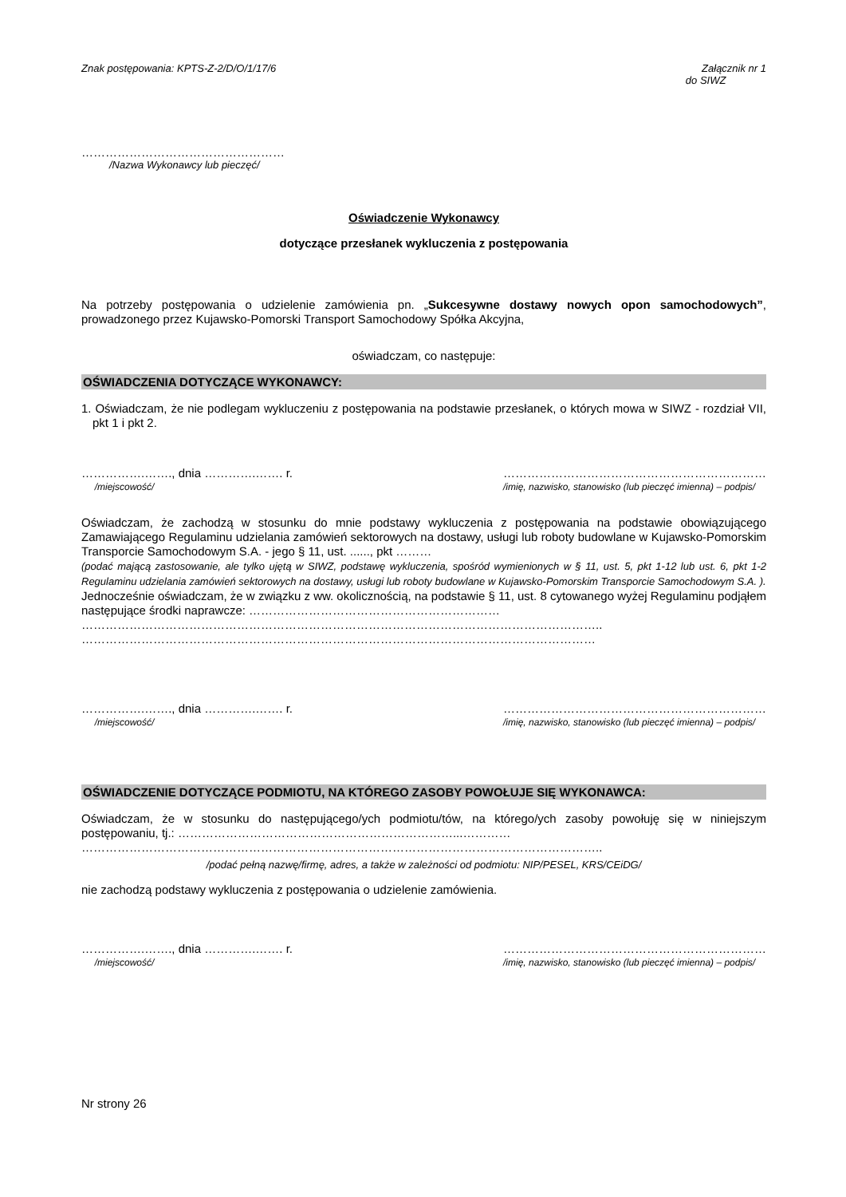Znak postępowania: KPTS-Z-2/D/O/1/17/6 Załącznik nr 1
do SIWZ
……………………………………………
/Nazwa Wykonawcy lub pieczęć/
Oświadczenie Wykonawcy
dotyczące przesłanek wykluczenia z postępowania
Na potrzeby postępowania o udzielenie zamówienia pn. „Sukcesywne dostawy nowych opon samochodowych”, prowadzonego przez Kujawsko-Pomorski Transport Samochodowy Spółka Akcyjna,
oświadczam, co następuje:
OŚWIADCZENIA DOTYCZĄCE WYKONAWCY:
1. Oświadczam, że nie podlegam wykluczeniu z postępowania na podstawie przesłanek, o których mowa w SIWZ - rozdział VII, pkt 1 i pkt 2.
…………….……., dnia ………….……. r.
/miejscowość/
…………………………………………………………
/imię, nazwisko, stanowisko (lub pieczęć imienna) – podpis/
Oświadczam, że zachodzą w stosunku do mnie podstawy wykluczenia z postępowania na podstawie obowiązującego Zamawiającego Regulaminu udzielania zamówień sektorowych na dostawy, usługi lub roboty budowlane w Kujawsko-Pomorskim Transporcie Samochodowym S.A. - jego § 11, ust. ......, pkt ………
(podać mającą zastosowanie, ale tylko ujętą w SIWZ, podstawę wykluczenia, spośród wymienionych w § 11, ust. 5, pkt 1-12 lub ust. 6, pkt 1-2 Regulaminu udzielania zamówień sektorowych na dostawy, usługi lub roboty budowlane w Kujawsko-Pomorskim Transporcie Samochodowym S.A. ).
Jednocześnie oświadczam, że w związku z ww. okolicznością, na podstawie § 11, ust. 8 cytowanego wyżej Regulaminu podjąłem następujące środki naprawcze: ………………………………………………………
…………………………………………………………………………………………………………………..
…………………………………………………………………………………………………………………
…………….……., dnia ………….……. r.
/miejscowość/
…………………………………………………………
/imię, nazwisko, stanowisko (lub pieczęć imienna) – podpis/
OŚWIADCZENIE DOTYCZĄCE PODMIOTU, NA KTÓREGO ZASOBY POWOŁUJE SIĘ WYKONAWCA:
Oświadczam, że w stosunku do następującego/ych podmiotu/tów, na którego/ych zasoby powołuję się w niniejszym postępowaniu, tj.: ……………………………………………………………...…………
…………………………………………………………………………………………………………………..
/podać pełną nazwę/firmę, adres, a także w zależności od podmiotu: NIP/PESEL, KRS/CEiDG/
nie zachodzą podstawy wykluczenia z postępowania o udzielenie zamówienia.
…………….……., dnia ………….……. r.
/miejscowość/
…………………………………………………………
/imię, nazwisko, stanowisko (lub pieczęć imienna) – podpis/
Nr strony 26